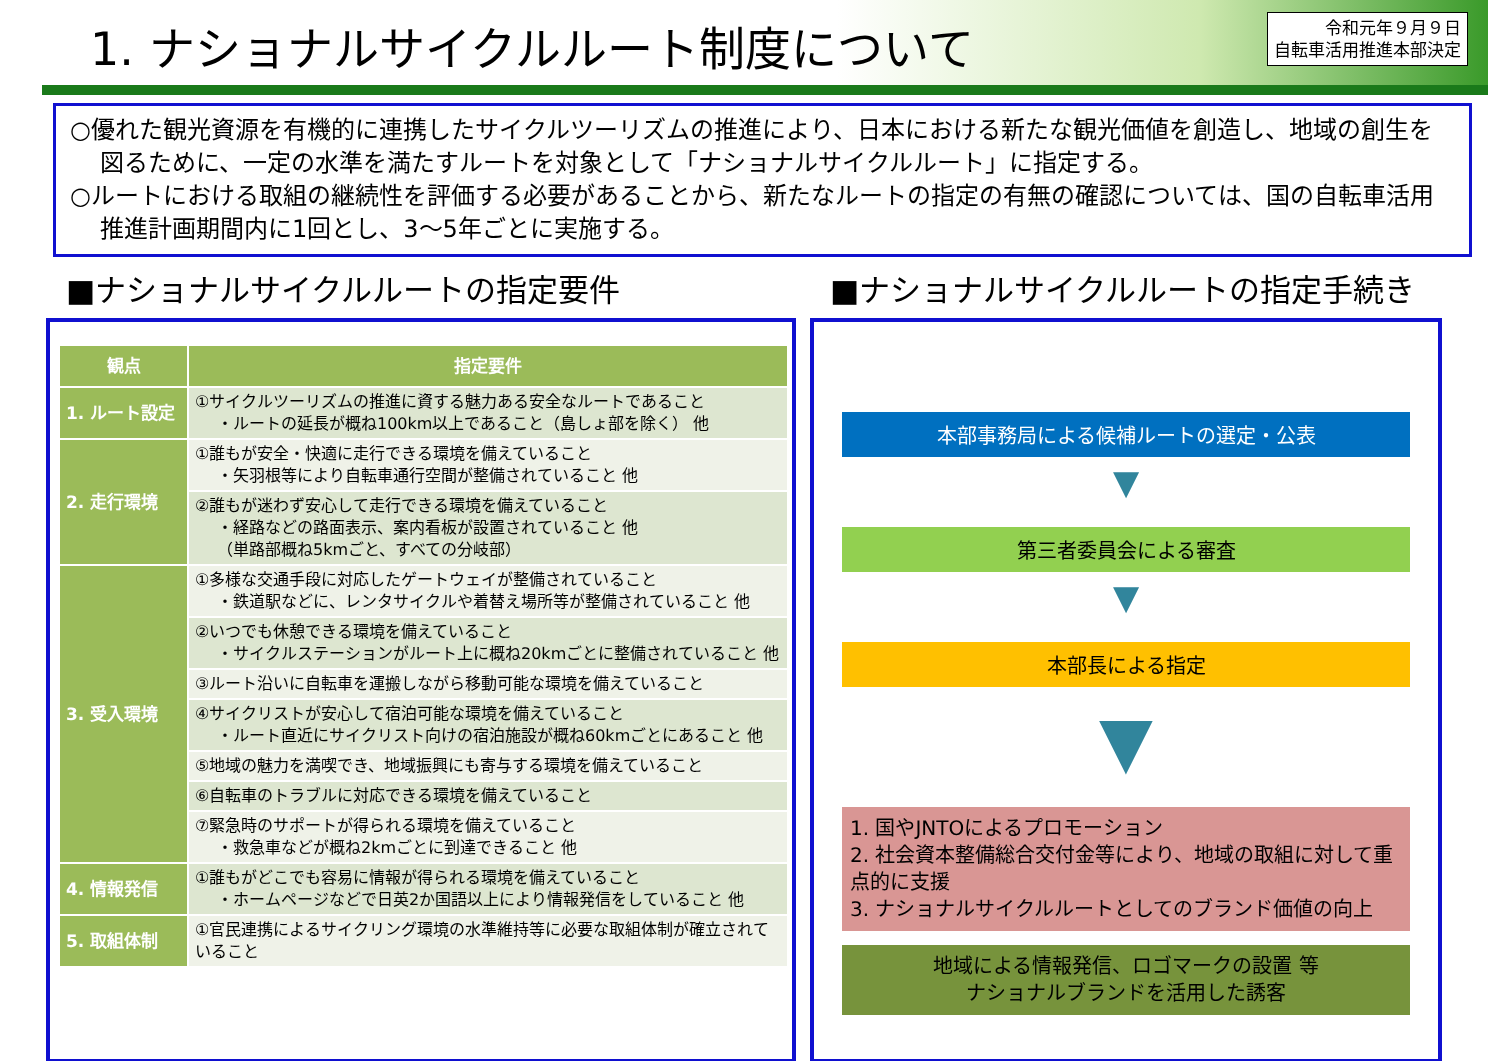1. ナショナルサイクルルート制度について
令和元年９月９日
自転車活用推進本部決定
○優れた観光資源を有機的に連携したサイクルツーリズムの推進により、日本における新たな観光価値を創造し、地域の創生を図るために、一定の水準を満たすルートを対象として「ナショナルサイクルルート」に指定する。
○ルートにおける取組の継続性を評価する必要があることから、新たなルートの指定の有無の確認については、国の自転車活用推進計画期間内に1回とし、3～5年ごとに実施する。
■ナショナルサイクルルートの指定要件
| 観点 | 指定要件 |
| --- | --- |
| 1. ルート設定 | ①サイクルツーリズムの推進に資する魅力ある安全なルートであること ・ルートの延長が概ね100km以上であること（島しょ部を除く） 他 |
| 2. 走行環境 | ①誰もが安全・快適に走行できる環境を備えていること ・矢羽根等により自転車通行空間が整備されていること 他 |
| | ②誰もが迷わず安心して走行できる環境を備えていること ・経路などの路面表示、案内看板が設置されていること 他 （単路部概ね5kmごと、すべての分岐部） |
| 3. 受入環境 | ①多様な交通手段に対応したゲートウェイが整備されていること ・鉄道駅などに、レンタサイクルや着替え場所等が整備されていること 他 |
| | ②いつでも休憩できる環境を備えていること ・サイクルステーションがルート上に概ね20kmごとに整備されていること 他 |
| | ③ルート沿いに自転車を運搬しながら移動可能な環境を備えていること |
| | ④サイクリストが安心して宿泊可能な環境を備えていること ・ルート直近にサイクリスト向けの宿泊施設が概ね60kmごとにあること 他 |
| | ⑤地域の魅力を満喫でき、地域振興にも寄与する環境を備えていること |
| | ⑥自転車のトラブルに対応できる環境を備えていること |
| | ⑦緊急時のサポートが得られる環境を備えていること ・救急車などが概ね2kmごとに到達できること 他 |
| 4. 情報発信 | ①誰もがどこでも容易に情報が得られる環境を備えていること ・ホームページなどで日英2か国語以上により情報発信をしていること 他 |
| 5. 取組体制 | ①官民連携によるサイクリング環境の水準維持等に必要な取組体制が確立されていること |
■ナショナルサイクルルートの指定手続き
本部事務局による候補ルートの選定・公表
▼
第三者委員会による審査
▼
本部長による指定
▼
1. 国やJNTOによるプロモーション
2. 社会資本整備総合交付金等により、地域の取組に対して重点的に支援
3. ナショナルサイクルルートとしてのブランド価値の向上
地域による情報発信、ロゴマークの設置 等
ナショナルブランドを活用した誘客